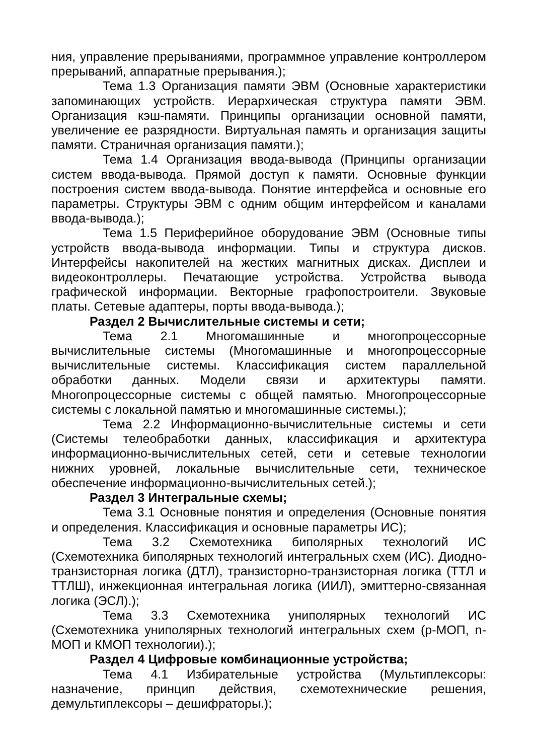ния, управление прерываниями, программное управление контроллером прерываний, аппаратные прерывания.);
Тема 1.3 Организация памяти ЭВМ (Основные характеристики запоминающих устройств. Иерархическая структура памяти ЭВМ. Организация кэш-памяти. Принципы организации основной памяти, увеличение ее разрядности. Виртуальная память и организация защиты памяти. Страничная организация памяти.);
Тема 1.4 Организация ввода-вывода (Принципы организации систем ввода-вывода. Прямой доступ к памяти. Основные функции построения систем ввода-вывода. Понятие интерфейса и основные его параметры. Структуры ЭВМ с одним общим интерфейсом и каналами ввода-вывода.);
Тема 1.5 Периферийное оборудование ЭВМ (Основные типы устройств ввода-вывода информации. Типы и структура дисков. Интерфейсы накопителей на жестких магнитных дисках. Дисплеи и видеоконтроллеры. Печатающие устройства. Устройства вывода графической информации. Векторные графопостроители. Звуковые платы. Сетевые адаптеры, порты ввода-вывода.);
Раздел 2 Вычислительные системы и сети;
Тема 2.1 Многомашинные и многопроцессорные вычислительные системы (Многомашинные и многопроцессорные вычислительные системы. Классификация систем параллельной обработки данных. Модели связи и архитектуры памяти. Многопроцессорные системы с общей памятью. Многопроцессорные системы с локальной памятью и многомашинные системы.);
Тема 2.2 Информационно-вычислительные системы и сети (Системы телеобработки данных, классификация и архитектура информационно-вычислительных сетей, сети и сетевые технологии нижних уровней, локальные вычислительные сети, техническое обеспечение информационно-вычислительных сетей.);
Раздел 3 Интегральные схемы;
Тема 3.1 Основные понятия и определения (Основные понятия и определения. Классификация и основные параметры ИС);
Тема 3.2 Схемотехника биполярных технологий ИС (Схемотехника биполярных технологий интегральных схем (ИС). Диодно-транзисторная логика (ДТЛ), транзисторно-транзисторная логика (ТТЛ и ТТЛШ), инжекционная интегральная логика (ИИЛ), эмиттерно-связанная логика (ЭСЛ).);
Тема 3.3 Схемотехника униполярных технологий ИС (Схемотехника униполярных технологий интегральных схем (p-МОП, n-МОП и КМОП технологии).);
Раздел 4 Цифровые комбинационные устройства;
Тема 4.1 Избирательные устройства (Мультиплексоры: назначение, принцип действия, схемотехнические решения, демультиплексоры – дешифраторы.);